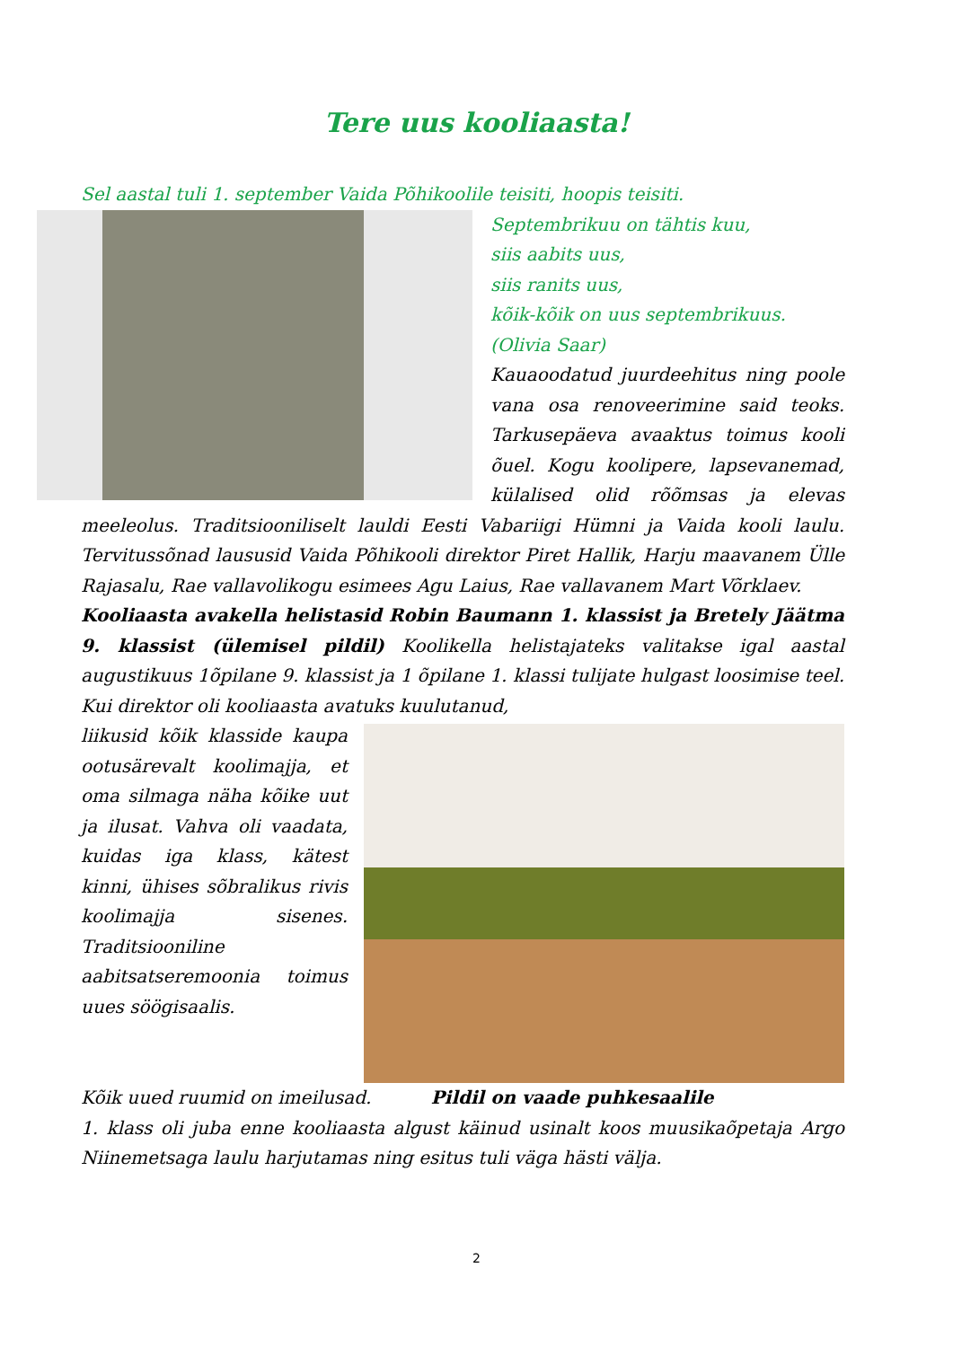Tere uus kooliaasta!
Sel aastal tuli 1. september Vaida Põhikoolile teisiti, hoopis teisiti.
Septembrikuu on tähtis kuu,
siis aabits uus,
siis ranits uus,
kõik-kõik on uus septembrikuus.
(Olivia Saar)
Kauaoodatud juurdeehitus ning poole vana osa renoveerimine said teoks. Tarkusepäeva avaaktus toimus kooli õuel. Kogu koolipere, lapsevanemad, külalised olid rõõmsas ja elevas meeleolus. Traditsiooniliselt lauldi Eesti Vabariigi Hümni ja Vaida kooli laulu. Tervitussõnad laususid Vaida Põhikooli direktor Piret Hallik, Harju maavanem Ülle Rajasalu, Rae vallavolikogu esimees Agu Laius, Rae vallavanem Mart Võrklaev.
Kooliaasta avakella helistasid Robin Baumann 1. klassist ja Bretely Jäätma 9. klassist (ülemisel pildil) Koolikella helistajateks valitakse igal aastal augustikuus 1õpilane 9. klassist ja 1 õpilane 1. klassi tulijate hulgast loosimise teel. Kui direktor oli kooliaasta avatuks kuulutanud,
liikusid kõik klasside kaupa ootusärevalt koolimajja, et oma silmaga näha kõike uut ja ilusat. Vahva oli vaadata, kuidas iga klass, kätest kinni, ühises sõbralikus rivis koolimajja sisenes. Traditsiooniline aabitsatseremoonia toimus uues söögisaalis.
Kõik uued ruumid on imeilusad. Pildil on vaade puhkesaalile
1. klass oli juba enne kooliaasta algust käinud usinalt koos muusikaõpetaja Argo Niinemetsaga laulu harjutamas ning esitus tuli väga hästi välja.
2